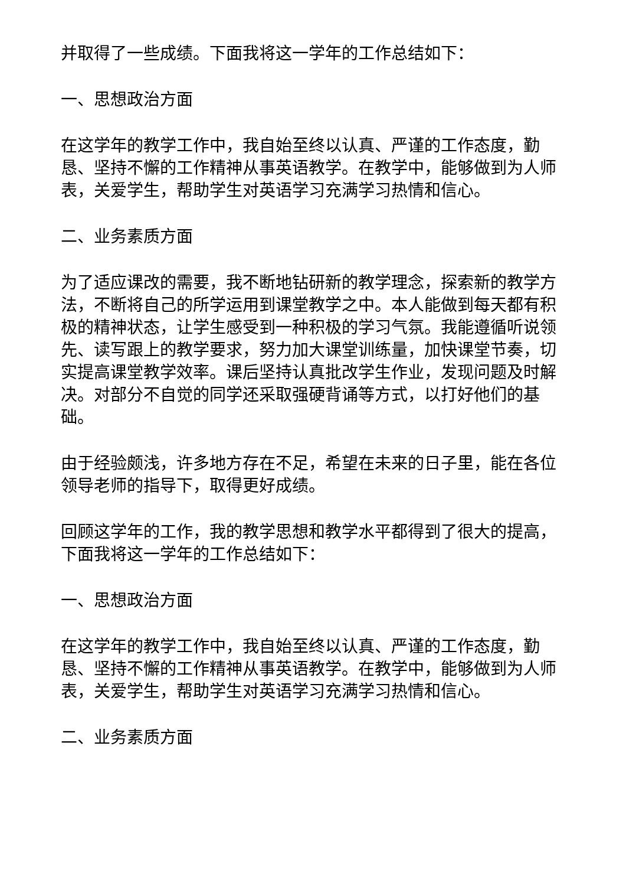并取得了一些成绩。下面我将这一学年的工作总结如下：
一、思想政治方面
在这学年的教学工作中，我自始至终以认真、严谨的工作态度，勤恳、坚持不懈的工作精神从事英语教学。在教学中，能够做到为人师表，关爱学生，帮助学生对英语学习充满学习热情和信心。
二、业务素质方面
为了适应课改的需要，我不断地钻研新的教学理念，探索新的教学方法，不断将自己的所学运用到课堂教学之中。本人能做到每天都有积极的精神状态，让学生感受到一种积极的学习气氛。我能遵循听说领先、读写跟上的教学要求，努力加大课堂训练量，加快课堂节奏，切实提高课堂教学效率。课后坚持认真批改学生作业，发现问题及时解决。对部分不自觉的同学还采取强硬背诵等方式，以打好他们的基础。
由于经验颇浅，许多地方存在不足，希望在未来的日子里，能在各位领导老师的指导下，取得更好成绩。
回顾这学年的工作，我的教学思想和教学水平都得到了很大的提高，下面我将这一学年的工作总结如下：
一、思想政治方面
在这学年的教学工作中，我自始至终以认真、严谨的工作态度，勤恳、坚持不懈的工作精神从事英语教学。在教学中，能够做到为人师表，关爱学生，帮助学生对英语学习充满学习热情和信心。
二、业务素质方面